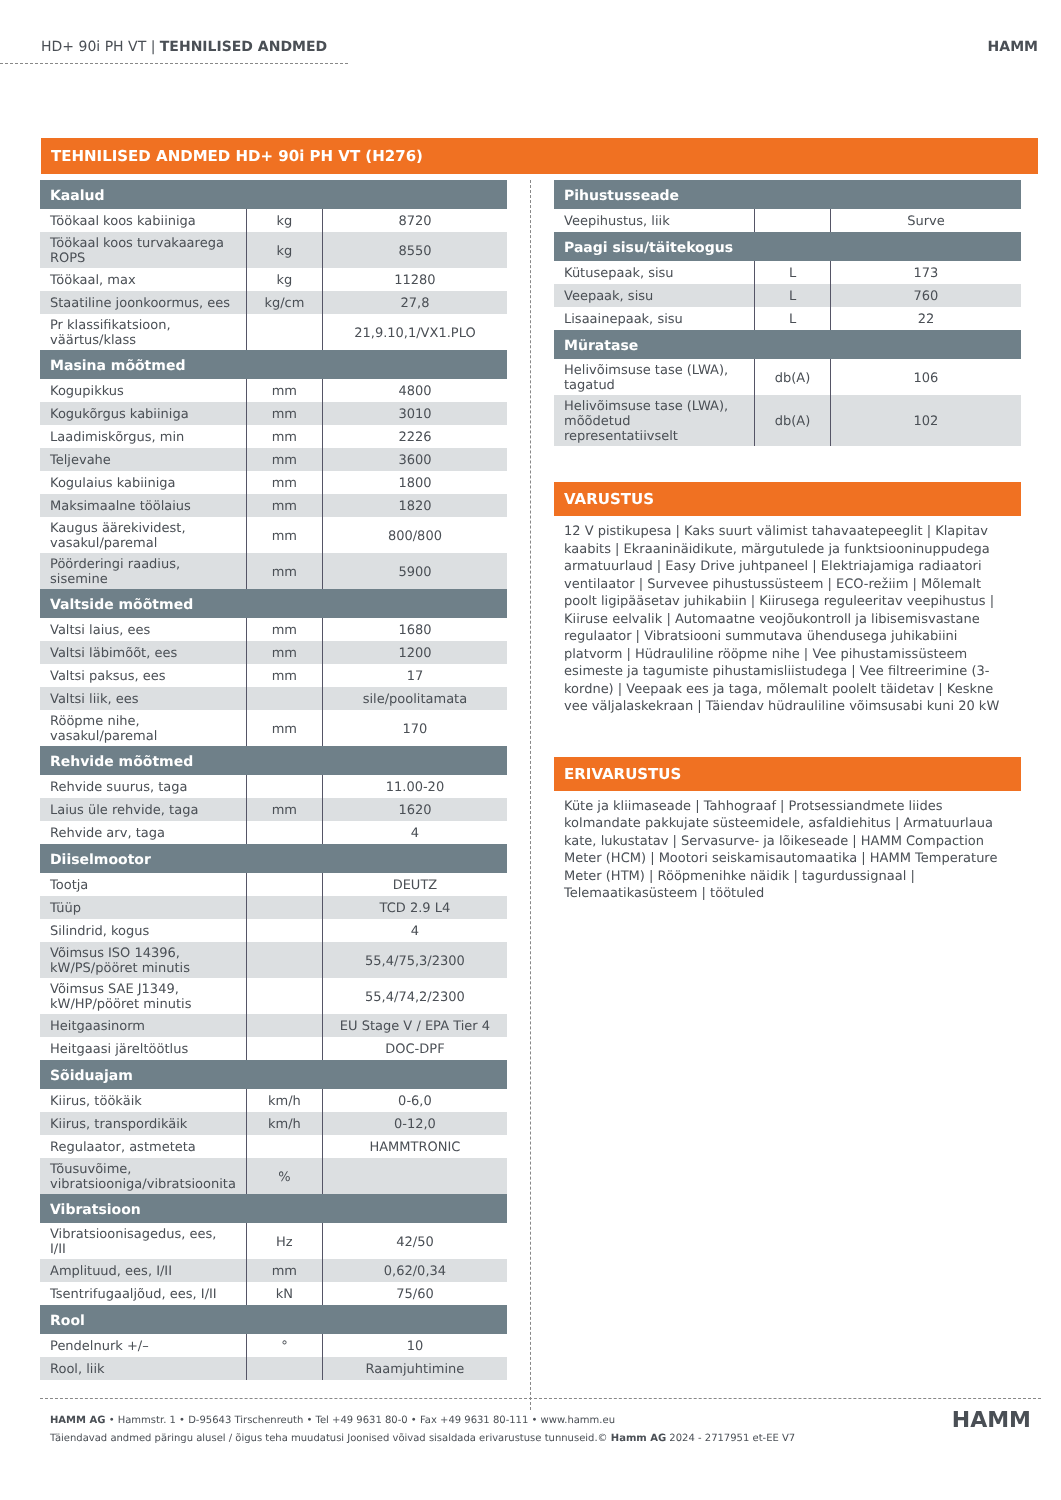HD+ 90i PH VT | TEHNILISED ANDMED HAMM
TEHNILISED ANDMED HD+ 90i PH VT (H276)
| Kaalud | | |
| --- | --- | --- |
| Töökaal koos kabiiniga | kg | 8720 |
| Töökaal koos turvakaarega ROPS | kg | 8550 |
| Töökaal, max | kg | 11280 |
| Staatiline joonkoormus, ees | kg/cm | 27,8 |
| Pr klassifikatsioon, väärtus/klass | | 21,9.10,1/VX1.PLO |
| Masina mõõtmed | | |
| Kogupikkus | mm | 4800 |
| Kogukõrgus kabiiniga | mm | 3010 |
| Laadimiskõrgus, min | mm | 2226 |
| Teljevahe | mm | 3600 |
| Kogulaius kabiiniga | mm | 1800 |
| Maksimaalne töölaius | mm | 1820 |
| Kaugus äärekividest, vasakul/paremal | mm | 800/800 |
| Pöörderingi raadius, sisemine | mm | 5900 |
| Valtside mõõtmed | | |
| Valtsi laius, ees | mm | 1680 |
| Valtsi läbimõõt, ees | mm | 1200 |
| Valtsi paksus, ees | mm | 17 |
| Valtsi liik, ees | | sile/poolitamata |
| Rööpme nihe, vasakul/paremal | mm | 170 |
| Rehvide mõõtmed | | |
| Rehvide suurus, taga | | 11.00-20 |
| Laius üle rehvide, taga | mm | 1620 |
| Rehvide arv, taga | | 4 |
| Diiselmootor | | |
| Tootja | | DEUTZ |
| Tüüp | | TCD 2.9 L4 |
| Silindrid, kogus | | 4 |
| Võimsus ISO 14396, kW/PS/pööret minutis | | 55,4/75,3/2300 |
| Võimsus SAE J1349, kW/HP/pööret minutis | | 55,4/74,2/2300 |
| Heitgaasinorm | | EU Stage V / EPA Tier 4 |
| Heitgaasi järeltöötlus | | DOC-DPF |
| Sõiduajam | | |
| Kiirus, töökäik | km/h | 0-6,0 |
| Kiirus, transpordikäik | km/h | 0-12,0 |
| Regulaator, astmeteta | | HAMMTRONIC |
| Tõusuvõime, vibratsiooniga/vibratsioonita | % | |
| Vibratsioon | | |
| Vibratsioonisagedus, ees, I/II | Hz | 42/50 |
| Amplituud, ees, I/II | mm | 0,62/0,34 |
| Tsentrifugaaljõud, ees, I/II | kN | 75/60 |
| Rool | | |
| Pendelnurk +/– | ° | 10 |
| Rool, liik | | Raamjuhtimine |
| Pihustusseade | | |
| --- | --- | --- |
| Veepihustus, liik | | Surve |
| Paagi sisu/täitekogus | | |
| Kütusepaak, sisu | L | 173 |
| Veepaak, sisu | L | 760 |
| Lisaainepaak, sisu | L | 22 |
| Müratase | | |
| Helivõimsuse tase (LWA), tagatud | db(A) | 106 |
| Helivõimsuse tase (LWA), mõõdetud representatiivselt | db(A) | 102 |
VARUSTUS
12 V pistikupesa | Kaks suurt välimist tahavaatepeeglit | Klapitav kaabits | Ekraaninäidikute, märgutulede ja funktsiooninuppudega armatuurlaud | Easy Drive juhtpaneel | Elektriajamiga radiaatori ventilaator | Survevee pihustussüsteem | ECO-režiim | Mõlemalt poolt ligipääsetav juhikabiin | Kiirusega reguleeritav veepihustus | Kiiruse eelvalik | Automaatne veojõukontroll ja libisemisvastane regulaator | Vibratsiooni summutava ühendusega juhikabiini platvorm | Hüdrauliline rööpme nihe | Vee pihustamissüsteem esimeste ja tagumiste pihustamisliistudega | Vee filtreerimine (3-kordne) | Veepaak ees ja taga, mõlemalt poolelt täidetav | Keskne vee väljalaskekraan | Täiendav hüdrauliline võimsusabi kuni 20 kW
ERIVARUSTUS
Küte ja kliimaseade | Tahhograaf | Protsessiandmete liides kolmandate pakkujate süsteemidele, asfaldiehitus | Armatuurlaua kate, lukustatav | Servasurve- ja lõikeseade | HAMM Compaction Meter (HCM) | Mootori seiskamisautomaatika | HAMM Temperature Meter (HTM) | Rööpmenihke näidik | tagurdussignaal | Telemaatikasüsteem | töötuled
HAMM AG • Hammstr. 1 • D-95643 Tirschenreuth • Tel +49 9631 80-0 • Fax +49 9631 80-111 • www.hamm.eu
Täiendavad andmed päringu alusel / õigus teha muudatusi Joonised võivad sisaldada erivarustuse tunnuseid.© Hamm AG 2024 - 2717951 et-EE V7
HAMM